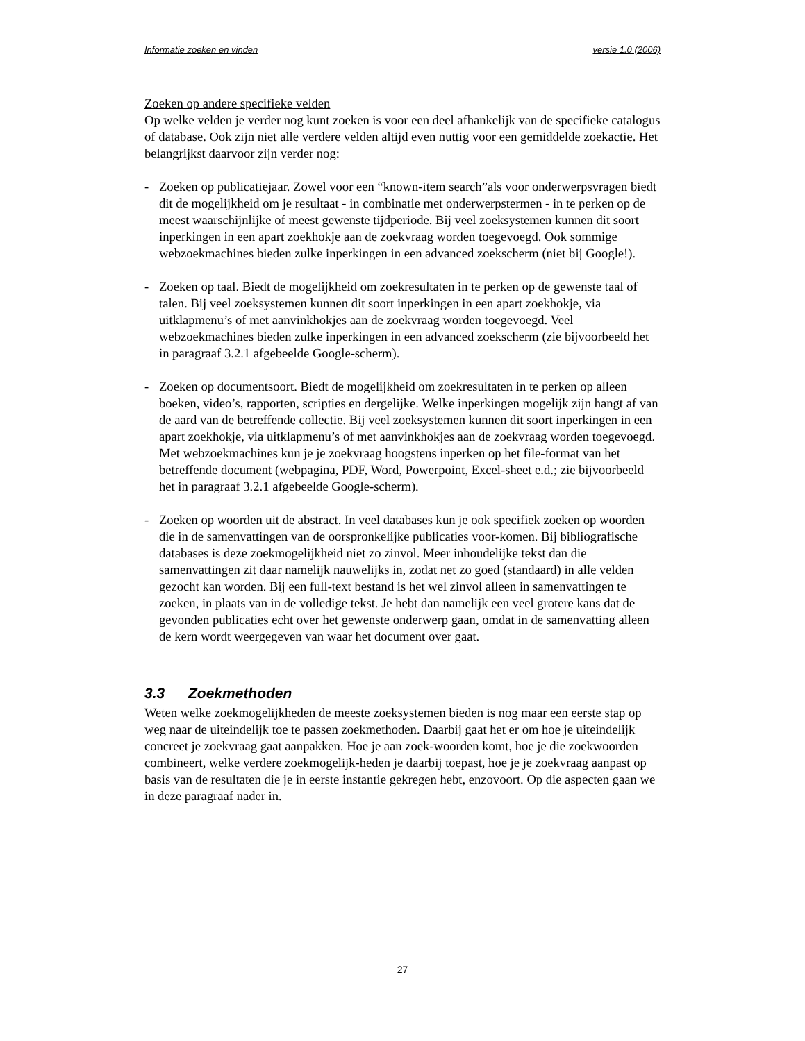Informatie zoeken en vinden versie 1.0 (2006)
Zoeken op andere specifieke velden
Op welke velden je verder nog kunt zoeken is voor een deel afhankelijk van de specifieke catalogus of database. Ook zijn niet alle verdere velden altijd even nuttig voor een gemiddelde zoekactie. Het belangrijkst daarvoor zijn verder nog:
- Zoeken op publicatiejaar. Zowel voor een “known-item search”als voor onderwerpsvragen biedt dit de mogelijkheid om je resultaat - in combinatie met onderwerpstermen - in te perken op de meest waarschijnlijke of meest gewenste tijdperiode. Bij veel zoeksystemen kunnen dit soort inperkingen in een apart zoekhokje aan de zoekvraag worden toegevoegd. Ook sommige webzoekmachines bieden zulke inperkingen in een advanced zoekscherm (niet bij Google!).
- Zoeken op taal. Biedt de mogelijkheid om zoekresultaten in te perken op de gewenste taal of talen. Bij veel zoeksystemen kunnen dit soort inperkingen in een apart zoekhokje, via uitklapmenu’s of met aanvinkhokjes aan de zoekvraag worden toegevoegd. Veel webzoekmachines bieden zulke inperkingen in een advanced zoekscherm (zie bijvoorbeeld het in paragraaf 3.2.1 afgebeelde Google-scherm).
- Zoeken op documentsoort. Biedt de mogelijkheid om zoekresultaten in te perken op alleen boeken, video’s, rapporten, scripties en dergelijke. Welke inperkingen mogelijk zijn hangt af van de aard van de betreffende collectie. Bij veel zoeksystemen kunnen dit soort inperkingen in een apart zoekhokje, via uitklapmenu’s of met aanvinkhokjes aan de zoekvraag worden toegevoegd. Met webzoekmachines kun je je zoekvraag hoogstens inperken op het file-format van het betreffende document (webpagina, PDF, Word, Powerpoint, Excel-sheet e.d.; zie bijvoorbeeld het in paragraaf 3.2.1 afgebeelde Google-scherm).
- Zoeken op woorden uit de abstract. In veel databases kun je ook specifiek zoeken op woorden die in de samenvattingen van de oorspronkelijke publicaties voor-komen. Bij bibliografische databases is deze zoekmogelijkheid niet zo zinvol. Meer inhoudelijke tekst dan die samenvattingen zit daar namelijk nauwelijks in, zodat net zo goed (standaard) in alle velden gezocht kan worden. Bij een full-text bestand is het wel zinvol alleen in samenvattingen te zoeken, in plaats van in de volledige tekst. Je hebt dan namelijk een veel grotere kans dat de gevonden publicaties echt over het gewenste onderwerp gaan, omdat in de samenvatting alleen de kern wordt weergegeven van waar het document over gaat.
3.3 Zoekmethoden
Weten welke zoekmogelijkheden de meeste zoeksystemen bieden is nog maar een eerste stap op weg naar de uiteindelijk toe te passen zoekmethoden. Daarbij gaat het er om hoe je uiteindelijk concreet je zoekvraag gaat aanpakken. Hoe je aan zoek-woorden komt, hoe je die zoekwoorden combineert, welke verdere zoekmogelijk-heden je daarbij toepast, hoe je je zoekvraag aanpast op basis van de resultaten die je in eerste instantie gekregen hebt, enzovoort. Op die aspecten gaan we in deze paragraaf nader in.
27